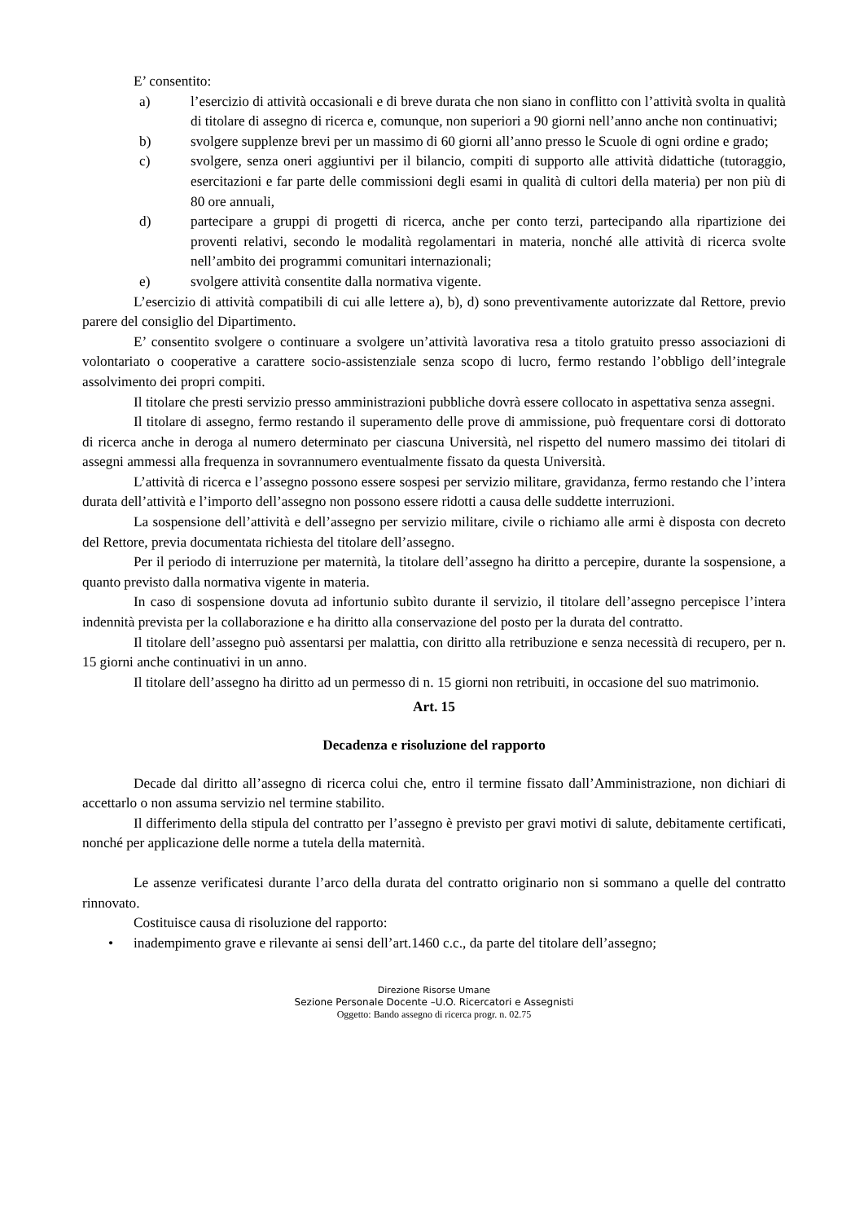E’ consentito:
a) l’esercizio di attività occasionali e di breve durata che non siano in conflitto con l’attività svolta in qualità di titolare di assegno di ricerca e, comunque, non superiori a 90 giorni nell’anno anche non continuativi;
b) svolgere supplenze brevi per un massimo di 60 giorni all’anno presso le Scuole di ogni ordine e grado;
c) svolgere, senza oneri aggiuntivi per il bilancio, compiti di supporto alle attività didattiche (tutoraggio, esercitazioni e far parte delle commissioni degli esami in qualità di cultori della materia) per non più di 80 ore annuali,
d) partecipare a gruppi di progetti di ricerca, anche per conto terzi, partecipando alla ripartizione dei proventi relativi, secondo le modalità regolamentari in materia, nonché alle attività di ricerca svolte nell’ambito dei programmi comunitari internazionali;
e) svolgere attività consentite dalla normativa vigente.
L’esercizio di attività compatibili di cui alle lettere a), b), d) sono preventivamente autorizzate dal Rettore, previo parere del consiglio del Dipartimento.
E’ consentito svolgere o continuare a svolgere un’attività lavorativa resa a titolo gratuito presso associazioni di volontariato o cooperative a carattere socio-assistenziale senza scopo di lucro, fermo restando l’obbligo dell’integrale assolvimento dei propri compiti.
Il titolare che presti servizio presso amministrazioni pubbliche dovrà essere collocato in aspettativa senza assegni.
Il titolare di assegno, fermo restando il superamento delle prove di ammissione, può frequentare corsi di dottorato di ricerca anche in deroga al numero determinato per ciascuna Università, nel rispetto del numero massimo dei titolari di assegni ammessi alla frequenza in sovrannumero eventualmente fissato da questa Università.
L’attività di ricerca e l’assegno possono essere sospesi per servizio militare, gravidanza, fermo restando che l’intera durata dell’attività e l’importo dell’assegno non possono essere ridotti a causa delle suddette interruzioni.
La sospensione dell’attività e dell’assegno per servizio militare, civile o richiamo alle armi è disposta con decreto del Rettore, previa documentata richiesta del titolare dell’assegno.
Per il periodo di interruzione per maternità, la titolare dell’assegno ha diritto a percepire, durante la sospensione, a quanto previsto dalla normativa vigente in materia.
In caso di sospensione dovuta ad infortunio subìto durante il servizio, il titolare dell’assegno percepisce l’intera indennità prevista per la collaborazione e ha diritto alla conservazione del posto per la durata del contratto.
Il titolare dell’assegno può assentarsi per malattia, con diritto alla retribuzione e senza necessità di recupero, per n. 15 giorni anche continuativi in un anno.
Il titolare dell’assegno ha diritto ad un permesso di n. 15 giorni non retribuiti, in occasione del suo matrimonio.
Art. 15
Decadenza e risoluzione del rapporto
Decade dal diritto all’assegno di ricerca colui che, entro il termine fissato dall’Amministrazione, non dichiari di accettarlo o non assuma servizio nel termine stabilito.
Il differimento della stipula del contratto per l’assegno è previsto per gravi motivi di salute, debitamente certificati, nonché per applicazione delle norme a tutela della maternità.
Le assenze verificatesi durante l’arco della durata del contratto originario non si sommano a quelle del contratto rinnovato.
Costituisce causa di risoluzione del rapporto:
• inadempimento grave e rilevante ai sensi dell’art.1460 c.c., da parte del titolare dell’assegno;
Direzione Risorse Umane
Sezione Personale Docente –U.O. Ricercatori e Assegnisti
Oggetto: Bando assegno di ricerca progr. n. 02.75